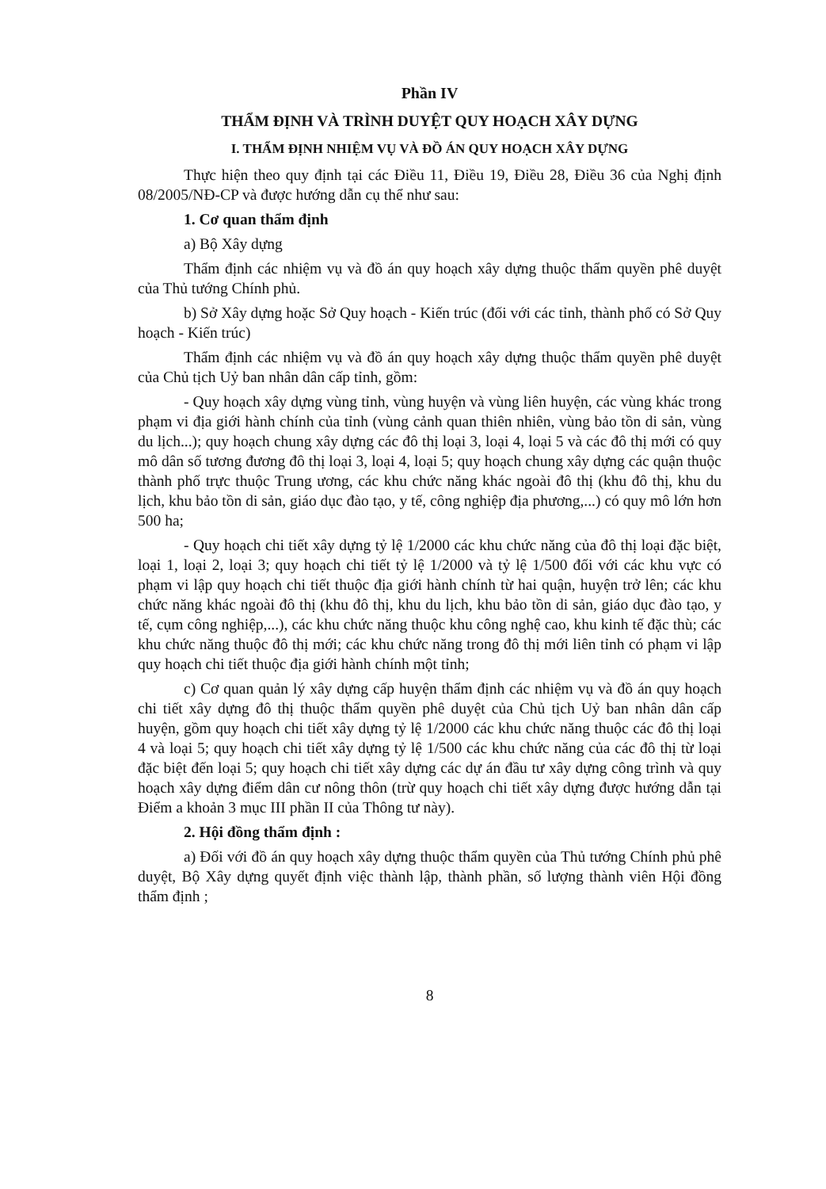Phần IV
THẨM ĐỊNH VÀ TRÌNH DUYỆT QUY HOẠCH XÂY DỰNG
I. THẨM ĐỊNH NHIỆM VỤ VÀ ĐỒ ÁN QUY HOẠCH XÂY DỰNG
Thực hiện theo quy định tại các Điều 11, Điều 19, Điều 28, Điều 36 của Nghị định 08/2005/NĐ-CP và được hướng dẫn cụ thể như sau:
1. Cơ quan thẩm định
a) Bộ Xây dựng
Thẩm định các nhiệm vụ và đồ án quy hoạch xây dựng thuộc thẩm quyền phê duyệt của Thủ tướng Chính phủ.
b) Sở Xây dựng hoặc Sở Quy hoạch - Kiến trúc (đối với các tỉnh, thành phố có Sở Quy hoạch - Kiến trúc)
Thẩm định các nhiệm vụ và đồ án quy hoạch xây dựng thuộc thẩm quyền phê duyệt của Chủ tịch Uỷ ban nhân dân cấp tỉnh, gồm:
- Quy hoạch xây dựng vùng tỉnh, vùng huyện và vùng liên huyện, các vùng khác trong phạm vi địa giới hành chính của tỉnh (vùng cảnh quan thiên nhiên, vùng bảo tồn di sản, vùng du lịch...); quy hoạch chung xây dựng các đô thị loại 3, loại 4, loại 5 và các đô thị mới có quy mô dân số tương đương đô thị loại 3, loại 4, loại 5; quy hoạch chung xây dựng các quận thuộc thành phố trực thuộc Trung ương, các khu chức năng khác ngoài đô thị (khu đô thị, khu du lịch, khu bảo tồn di sản, giáo dục đào tạo, y tế, công nghiệp địa phương,...) có quy mô lớn hơn 500 ha;
- Quy hoạch chi tiết xây dựng tỷ lệ 1/2000 các khu chức năng của đô thị loại đặc biệt, loại 1, loại 2, loại 3; quy hoạch chi tiết tỷ lệ 1/2000 và tỷ lệ 1/500 đối với các khu vực có phạm vi lập quy hoạch chi tiết thuộc địa giới hành chính từ hai quận, huyện trở lên; các khu chức năng khác ngoài đô thị (khu đô thị, khu du lịch, khu bảo tồn di sản, giáo dục đào tạo, y tế, cụm công nghiệp,...), các khu chức năng thuộc khu công nghệ cao, khu kinh tế đặc thù; các khu chức năng thuộc đô thị mới; các khu chức năng trong đô thị mới liên tỉnh có phạm vi lập quy hoạch chi tiết thuộc địa giới hành chính một tỉnh;
c) Cơ quan quản lý xây dựng cấp huyện thẩm định các nhiệm vụ và đồ án quy hoạch chi tiết xây dựng đô thị thuộc thẩm quyền phê duyệt của Chủ tịch Uỷ ban nhân dân cấp huyện, gồm quy hoạch chi tiết xây dựng tỷ lệ 1/2000 các khu chức năng thuộc các đô thị loại 4 và loại 5; quy hoạch chi tiết xây dựng tỷ lệ 1/500 các khu chức năng của các đô thị từ loại đặc biệt đến loại 5; quy hoạch chi tiết xây dựng các dự án đầu tư xây dựng công trình và quy hoạch xây dựng điểm dân cư nông thôn (trừ quy hoạch chi tiết xây dựng được hướng dẫn tại Điểm a khoản 3 mục III phần II của Thông tư này).
2. Hội đồng thẩm định :
a) Đối với đồ án quy hoạch xây dựng thuộc thẩm quyền của Thủ tướng Chính phủ phê duyệt, Bộ Xây dựng quyết định việc thành lập, thành phần, số lượng thành viên Hội đồng thẩm định ;
8